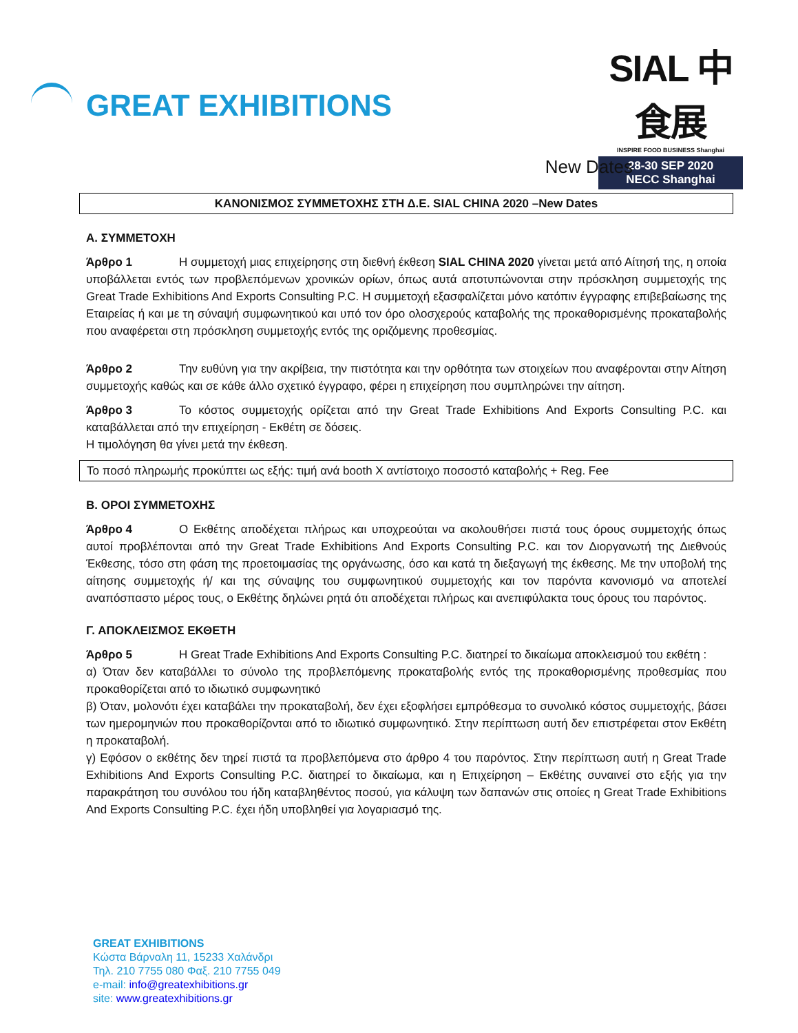GREAT EXHIBITIONS
SIAL 中食展
INSPIRE FOOD BUSINESS Shanghai
28-30 SEP 2020
NECC Shanghai
New Dates
ΚΑΝΟΝΙΣΜΟΣ ΣΥΜΜΕΤΟΧΗΣ ΣΤΗ Δ.Ε. SIAL CHINA 2020 –New Dates
Α. ΣΥΜΜΕΤΟΧΗ
Άρθρο 1 Η συμμετοχή μιας επιχείρησης στη διεθνή έκθεση SIAL CHINA 2020 γίνεται μετά από Αίτησή της, η οποία υποβάλλεται εντός των προβλεπόμενων χρονικών ορίων, όπως αυτά αποτυπώνονται στην πρόσκληση συμμετοχής της Great Trade Exhibitions And Exports Consulting P.C. Η συμμετοχή εξασφαλίζεται μόνο κατόπιν έγγραφης επιβεβαίωσης της Εταιρείας ή και με τη σύναψή συμφωνητικού και υπό τον όρο ολοσχερούς καταβολής της προκαθορισμένης προκαταβολής που αναφέρεται στη πρόσκληση συμμετοχής εντός της οριζόμενης προθεσμίας.
Άρθρο 2 Την ευθύνη για την ακρίβεια, την πιστότητα και την ορθότητα των στοιχείων που αναφέρονται στην Αίτηση συμμετοχής καθώς και σε κάθε άλλο σχετικό έγγραφο, φέρει η επιχείρηση που συμπληρώνει την αίτηση.
Άρθρο 3 Το κόστος συμμετοχής ορίζεται από την Great Trade Exhibitions And Exports Consulting P.C. και καταβάλλεται από την επιχείρηση - Εκθέτη σε δόσεις.
Η τιμολόγηση θα γίνει μετά την έκθεση.
Το ποσό πληρωμής προκύπτει ως εξής: τιμή ανά booth Χ αντίστοιχο ποσοστό καταβολής + Reg. Fee
Β. ΟΡΟΙ ΣΥΜΜΕΤΟΧΗΣ
Άρθρο 4 Ο Εκθέτης αποδέχεται πλήρως και υποχρεούται να ακολουθήσει πιστά τους όρους συμμετοχής όπως αυτοί προβλέπονται από την Great Trade Exhibitions And Exports Consulting P.C. και τον Διοργανωτή της Διεθνούς Έκθεσης, τόσο στη φάση της προετοιμασίας της οργάνωσης, όσο και κατά τη διεξαγωγή της έκθεσης. Με την υποβολή της αίτησης συμμετοχής ή/ και της σύναψης του συμφωνητικού συμμετοχής και τον παρόντα κανονισμό να αποτελεί αναπόσπαστο μέρος τους, ο Εκθέτης δηλώνει ρητά ότι αποδέχεται πλήρως και ανεπιφύλακτα τους όρους του παρόντος.
Γ. ΑΠΟΚΛΕΙΣΜΟΣ ΕΚΘΕΤΗ
Άρθρο 5 Η Great Trade Exhibitions And Exports Consulting P.C. διατηρεί το δικαίωμα αποκλεισμού του εκθέτη :
α) Όταν δεν καταβάλλει το σύνολο της προβλεπόμενης προκαταβολής εντός της προκαθορισμένης προθεσμίας που προκαθορίζεται από το ιδιωτικό συμφωνητικό
β) Όταν, μολονότι έχει καταβάλει την προκαταβολή, δεν έχει εξοφλήσει εμπρόθεσμα το συνολικό κόστος συμμετοχής, βάσει των ημερομηνιών που προκαθορίζονται από το ιδιωτικό συμφωνητικό. Στην περίπτωση αυτή δεν επιστρέφεται στον Εκθέτη η προκαταβολή.
γ) Εφόσον ο εκθέτης δεν τηρεί πιστά τα προβλεπόμενα στο άρθρο 4 του παρόντος. Στην περίπτωση αυτή η Great Trade Exhibitions And Exports Consulting P.C. διατηρεί το δικαίωμα, και η Επιχείρηση – Εκθέτης συναινεί στο εξής για την παρακράτηση του συνόλου του ήδη καταβληθέντος ποσού, για κάλυψη των δαπανών στις οποίες η Great Trade Exhibitions And Exports Consulting P.C. έχει ήδη υποβληθεί για λογαριασμό της.
GREAT EXHIBITIONS
Κώστα Βάρναλη 11, 15233 Χαλάνδρι
Τηλ. 210 7755 080 Φαξ. 210 7755 049
e-mail: info@greatexhibitions.gr
site: www.greatexhibitions.gr